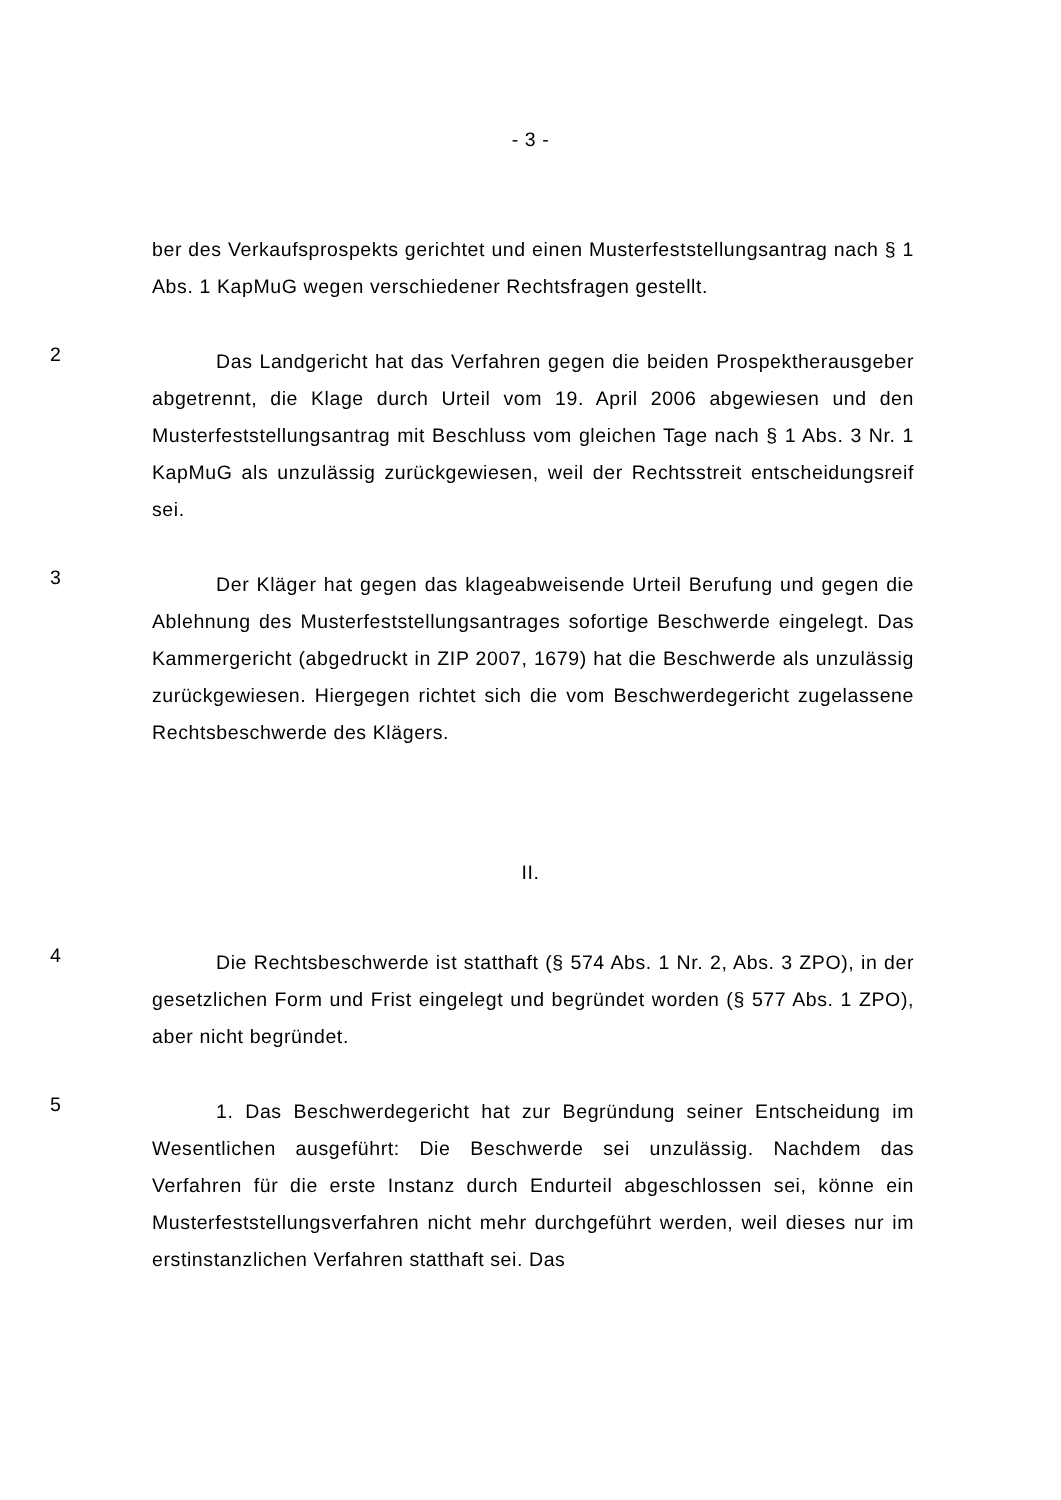- 3 -
ber des Verkaufsprospekts gerichtet und einen Musterfeststellungsantrag nach § 1 Abs. 1 KapMuG wegen verschiedener Rechtsfragen gestellt.
2
Das Landgericht hat das Verfahren gegen die beiden Prospektherausgeber abgetrennt, die Klage durch Urteil vom 19. April 2006 abgewiesen und den Musterfeststellungsantrag mit Beschluss vom gleichen Tage nach § 1 Abs. 3 Nr. 1 KapMuG als unzulässig zurückgewiesen, weil der Rechtsstreit entscheidungsreif sei.
3
Der Kläger hat gegen das klageabweisende Urteil Berufung und gegen die Ablehnung des Musterfeststellungsantrages sofortige Beschwerde eingelegt. Das Kammergericht (abgedruckt in ZIP 2007, 1679) hat die Beschwerde als unzulässig zurückgewiesen. Hiergegen richtet sich die vom Beschwerdegericht zugelassene Rechtsbeschwerde des Klägers.
II.
4
Die Rechtsbeschwerde ist statthaft (§ 574 Abs. 1 Nr. 2, Abs. 3 ZPO), in der gesetzlichen Form und Frist eingelegt und begründet worden (§ 577 Abs. 1 ZPO), aber nicht begründet.
5
1. Das Beschwerdegericht hat zur Begründung seiner Entscheidung im Wesentlichen ausgeführt: Die Beschwerde sei unzulässig. Nachdem das Verfahren für die erste Instanz durch Endurteil abgeschlossen sei, könne ein Musterfeststellungsverfahren nicht mehr durchgeführt werden, weil dieses nur im erstinstanzlichen Verfahren statthaft sei. Das